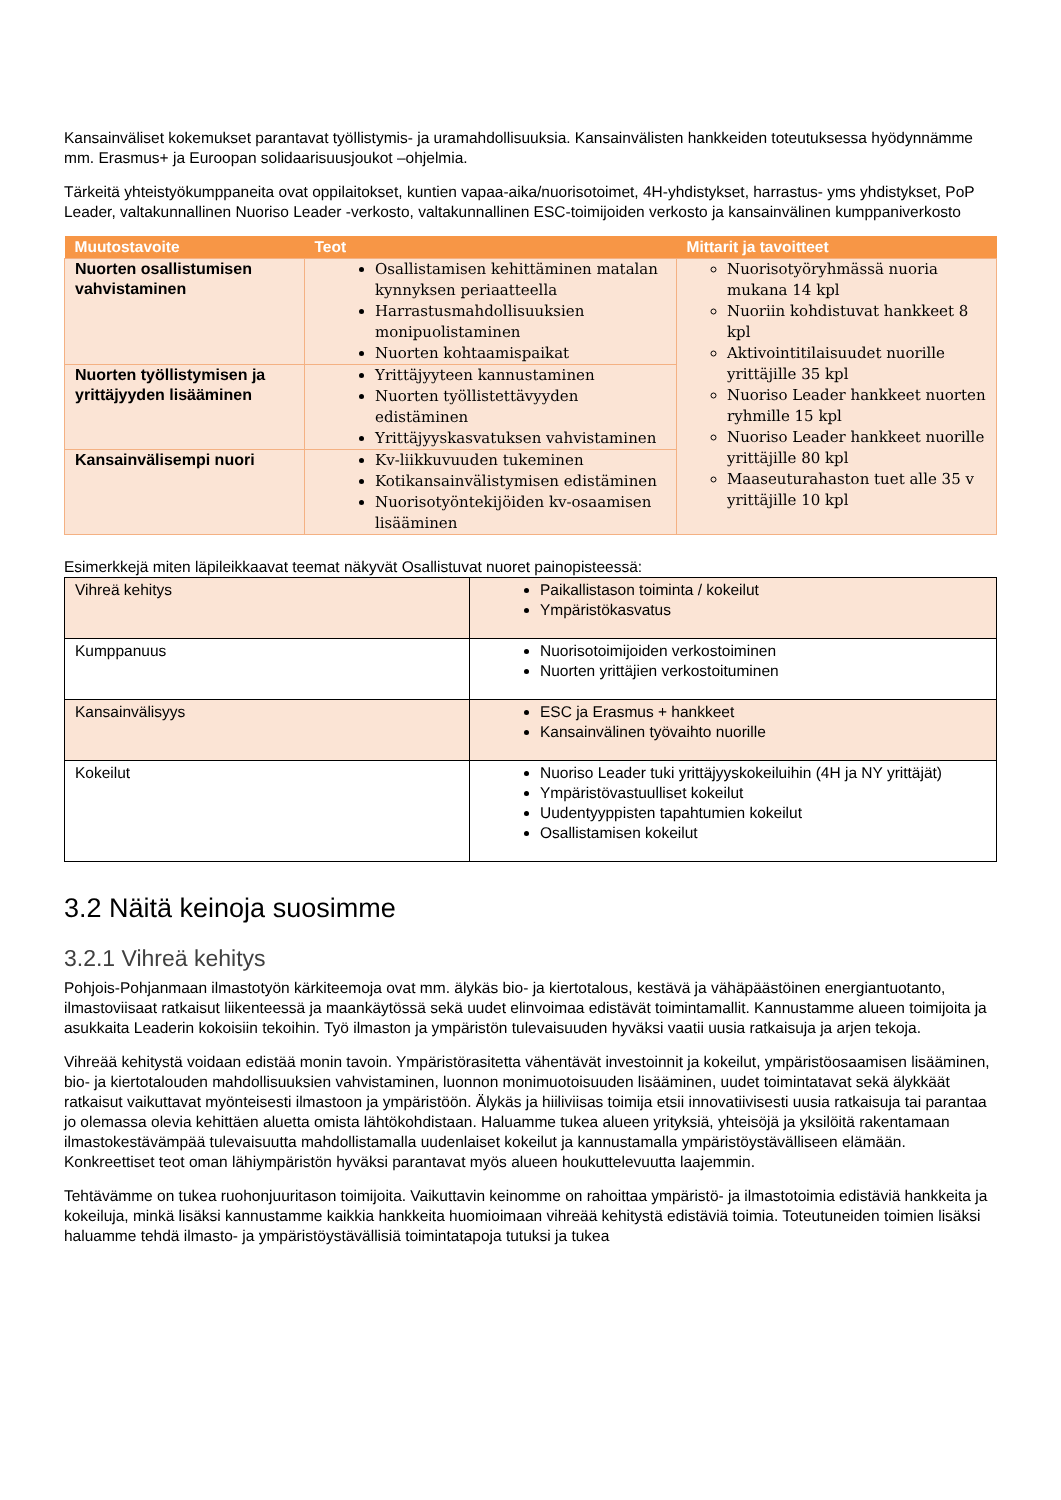Kansainväliset kokemukset parantavat työllistymis- ja uramahdollisuuksia. Kansainvälisten hankkeiden toteutuksessa hyödynnämme mm. Erasmus+ ja Euroopan solidaarisuusjoukot –ohjelmia.
Tärkeitä yhteistyökumppaneita ovat oppilaitokset, kuntien vapaa-aika/nuorisotoimet, 4H-yhdistykset, harrastus- yms yhdistykset, PoP Leader, valtakunnallinen Nuoriso Leader -verkosto, valtakunnallinen ESC-toimijoiden verkosto ja kansainvälinen kumppaniverkosto
| Muutostavoite | Teot | Mittarit ja tavoitteet |
| --- | --- | --- |
| Nuorten osallistumisen vahvistaminen | Osallistamisen kehittäminen matalan kynnyksen periaatteella Harrastusmahdollisuuksien monipuolistaminen Nuorten kohtaamispaikat | Nuorisotyöryhmässä nuoria mukana 14 kpl Nuoriin kohdistuvat hankkeet 8 kpl Aktivointitilaisuudet nuorille yrittäjille 35 kpl Nuoriso Leader hankkeet nuorten ryhmille 15 kpl Nuoriso Leader hankkeet nuorille yrittäjille 80 kpl Maaseuturahaston tuet alle 35 v yrittäjille 10 kpl |
| Nuorten työllistymisen ja yrittäjyyden lisääminen | Yrittäjyyteen kannustaminen Nuorten työllistettävyyden edistäminen Yrittäjyyskasvatuksen vahvistaminen | |
| Kansainvälisempi nuori | Kv-liikkuvuuden tukeminen Kotikansainvälistymisen edistäminen Nuorisotyöntekijöiden kv-osaamisen lisääminen | |
Esimerkkejä miten läpileikkaavat teemat näkyvät Osallistuvat nuoret painopisteessä:
| Vihreä kehitys | Paikallistason toiminta / kokeilut Ympäristökasvatus |
| Kumppanuus | Nuorisotoimijoiden verkostoiminen Nuorten yrittäjien verkostoituminen |
| Kansainvälisyys | ESC ja Erasmus + hankkeet Kansainvälinen työvaihto nuorille |
| Kokeilut | Nuoriso Leader tuki yrittäjyyskokeiluihin (4H ja NY yrittäjät) Ympäristövastuulliset kokeilut Uudentyyppisten tapahtumien kokeilut Osallistamisen kokeilut |
3.2 Näitä keinoja suosimme
3.2.1 Vihreä kehitys
Pohjois-Pohjanmaan ilmastotyön kärkiteemoja ovat mm. älykäs bio- ja kiertotalous, kestävä ja vähäpäästöinen energiantuotanto, ilmastoviisaat ratkaisut liikenteessä ja maankäytössä sekä uudet elinvoimaa edistävät toimintamallit. Kannustamme alueen toimijoita ja asukkaita Leaderin kokoisiin tekoihin. Työ ilmaston ja ympäristön tulevaisuuden hyväksi vaatii uusia ratkaisuja ja arjen tekoja.
Vihreää kehitystä voidaan edistää monin tavoin. Ympäristörasitetta vähentävät investoinnit ja kokeilut, ympäristöosaamisen lisääminen, bio- ja kiertotalouden mahdollisuuksien vahvistaminen, luonnon monimuotoisuuden lisääminen, uudet toimintatavat sekä älykkäät ratkaisut vaikuttavat myönteisesti ilmastoon ja ympäristöön. Älykäs ja hiiliviisas toimija etsii innovatiivisesti uusia ratkaisuja tai parantaa jo olemassa olevia kehittäen aluetta omista lähtökohdistaan. Haluamme tukea alueen yrityksiä, yhteisöjä ja yksilöitä rakentamaan ilmastokestävämpää tulevaisuutta mahdollistamalla uudenlaiset kokeilut ja kannustamalla ympäristöystävälliseen elämään. Konkreettiset teot oman lähiympäristön hyväksi parantavat myös alueen houkuttelevuutta laajemmin.
Tehtävämme on tukea ruohonjuuritason toimijoita. Vaikuttavin keinomme on rahoittaa ympäristö- ja ilmastotoimia edistäviä hankkeita ja kokeiluja, minkä lisäksi kannustamme kaikkia hankkeita huomioimaan vihreää kehitystä edistäviä toimia. Toteutuneiden toimien lisäksi haluamme tehdä ilmasto- ja ympäristöystävällisiä toimintatapoja tutuksi ja tukea